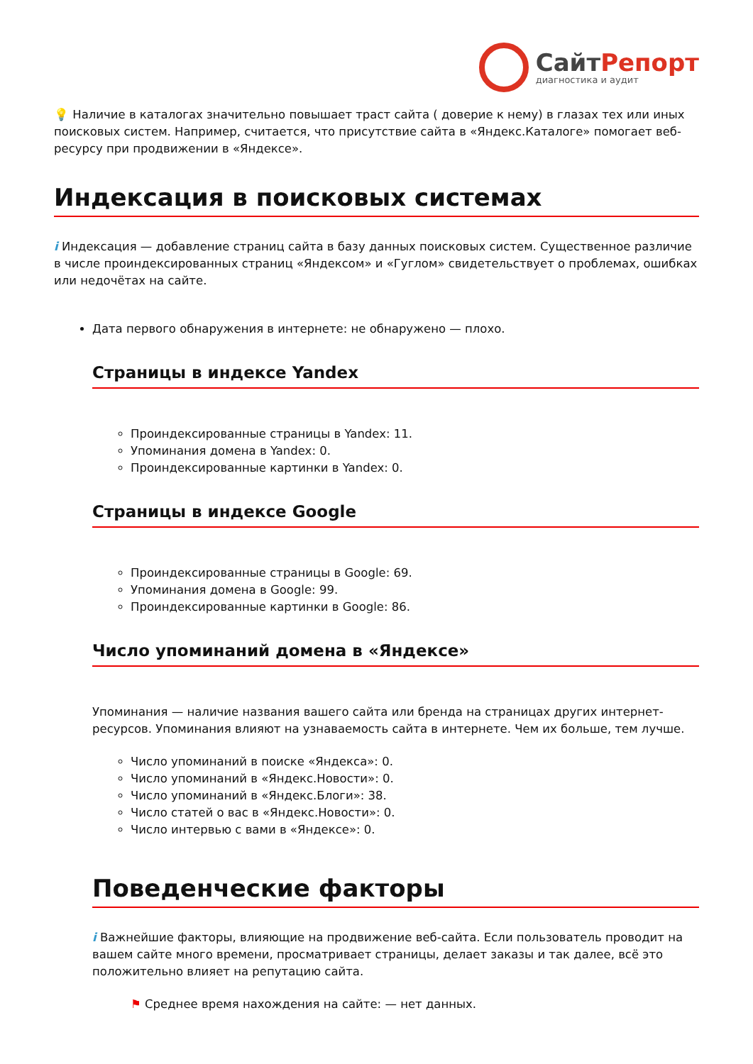СайтРепорт
диагностика и аудит
💡 Наличие в каталогах значительно повышает траст сайта ( доверие к нему) в глазах тех или иных поисковых систем. Например, считается, что присутствие сайта в «Яндекс.Каталоге» помогает веб-ресурсу при продвижении в «Яндексе».
Индексация в поисковых системах
i Индексация — добавление страниц сайта в базу данных поисковых систем. Существенное различие в числе проиндексированных страниц «Яндексом» и «Гуглом» свидетельствует о проблемах, ошибках или недочётах на сайте.
Дата первого обнаружения в интернете: не обнаружено — плохо.
Страницы в индексе Yandex
Проиндексированные страницы в Yandex: 11.
Упоминания домена в Yandex: 0.
Проиндексированные картинки в Yandex: 0.
Страницы в индексе Google
Проиндексированные страницы в Google: 69.
Упоминания домена в Google: 99.
Проиндексированные картинки в Google: 86.
Число упоминаний домена в «Яндексе»
Упоминания — наличие названия вашего сайта или бренда на страницах других интернет-ресурсов. Упоминания влияют на узнаваемость сайта в интернете. Чем их больше, тем лучше.
Число упоминаний в поиске «Яндекса»: 0.
Число упоминаний в «Яндекс.Новости»: 0.
Число упоминаний в «Яндекс.Блоги»: 38.
Число статей о вас в «Яндекс.Новости»: 0.
Число интервью с вами в «Яндексе»: 0.
Поведенческие факторы
i Важнейшие факторы, влияющие на продвижение веб-сайта. Если пользователь проводит на вашем сайте много времени, просматривает страницы, делает заказы и так далее, всё это положительно влияет на репутацию сайта.
⚑ Среднее время нахождения на сайте: — нет данных.